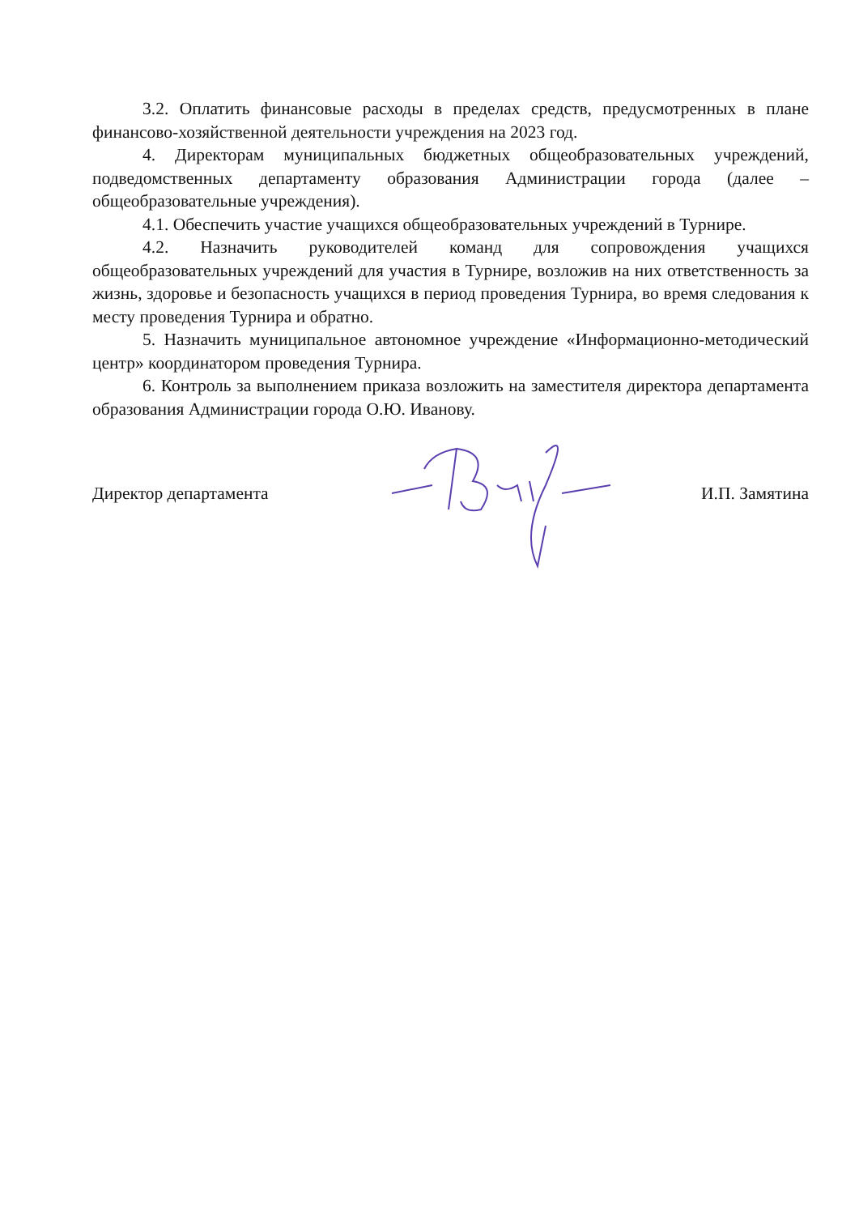3.2. Оплатить финансовые расходы в пределах средств, предусмотренных в плане финансово-хозяйственной деятельности учреждения на 2023 год.
4. Директорам муниципальных бюджетных общеобразовательных учреждений, подведомственных департаменту образования Администрации города (далее – общеобразовательные учреждения).
4.1. Обеспечить участие учащихся общеобразовательных учреждений в Турнире.
4.2. Назначить руководителей команд для сопровождения учащихся общеобразовательных учреждений для участия в Турнире, возложив на них ответственность за жизнь, здоровье и безопасность учащихся в период проведения Турнира, во время следования к месту проведения Турнира и обратно.
5. Назначить муниципальное автономное учреждение «Информационно-методический центр» координатором проведения Турнира.
6. Контроль за выполнением приказа возложить на заместителя директора департамента образования Администрации города О.Ю. Иванову.
Директор департамента И.П. Замятина